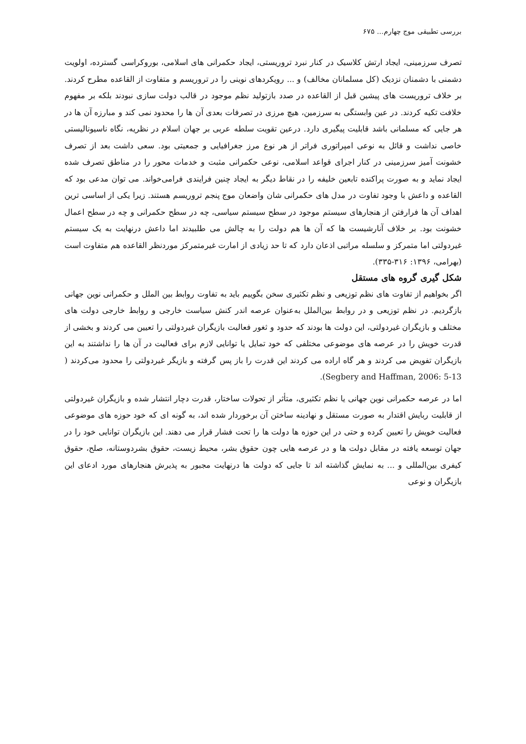بررسی تطبیقی موج چهارم... ۶۷۵
تصرف سرزمینی، ایجاد ارتش کلاسیک در کنار نبرد تروریستی، ایجاد حکمرانی های اسلامی، بوروکراسی گسترده، اولویت دشمنی با دشمنان نزدیک (کل مسلمانان مخالف) و ... رویکردهای نوینی را در تروریسم و متفاوت از القاعده مطرح کردند. بر خلاف تروریست های پیشین قبل از القاعده در صدد بازتولید نظم موجود در قالب دولت سازی نبودند بلکه بر مفهوم خلافت تکیه کردند. در عین وابستگی به سرزمین، هیچ مرزی در تصرفات بعدی آن ها را محدود نمی کند و مبارزه آن ها در هر جایی که مسلمانی باشد قابلیت پیگیری دارد. درعین تقویت سلطه عربی بر جهان اسلام در نظریه، نگاه ناسیونالیستی خاصی نداشت و قائل به نوعی امپراتوری فراتر از هر نوع مرز جغرافیایی و جمعیتی بود. سعی داشت بعد از تصرف خشونت آمیز سرزمینی در کنار اجرای قواعد اسلامی، نوعی حکمرانی مثبت و خدمات محور را در مناطق تصرف شده ایجاد نماید و به صورت پراکنده تابعین خلیفه را در نقاط دیگر به ایجاد چنین فرایندی فرامی‌خواند. می توان مدعی بود که القاعده و داعش با وجود تفاوت در مدل های حکمرانی شان واضعان موج پنجم تروریسم هستند. زیرا یکی از اساسی ترین اهداف آن ها فرارفتن از هنجارهای سیستم موجود در سطح سیستم سیاسی، چه در سطح حکمرانی و چه در سطح اعمال خشونت بود. بر خلاف آنارشیست ها که آن ها هم دولت را به چالش می طلبیدند اما داعش درنهایت به یک سیستم غیردولتی اما متمرکز و سلسله مراتبی اذعان دارد که تا حد زیادی از امارت غیرمتمرکز موردنظر القاعده هم متفاوت است (بهرامی، ۱۳۹۶: ۳۱۶-۳۳۵).
شکل گیری گروه های مستقل
اگر بخواهیم از تفاوت های نظم توزیعی و نظم تکثیری سخن بگوییم باید به تفاوت روابط بین الملل و حکمرانی نوین جهانی بازگردیم. در نظم توزیعی و در روابط بین‌الملل به‌عنوان عرصه اندر کنش سیاست خارجی و روابط خارجی دولت های مختلف و بازیگران غیردولتی، این دولت ها بودند که حدود و ثغور فعالیت بازیگران غیردولتی را تعیین می کردند و بخشی از قدرت خویش را در عرصه های موضوعی مختلفی که خود تمایل یا توانایی لازم برای فعالیت در آن ها را نداشتند به این بازیگران تفویض می کردند و هر گاه اراده می کردند این قدرت را باز پس گرفته و بازیگر غیردولتی را محدود می‌کردند ( Segbery and Haffman, 2006: 5-13).
اما در عرصه حکمرانی نوین جهانی یا نظم تکثیری، متأثر از تحولات ساختار، قدرت دچار انتشار شده و بازیگران غیردولتی از قابلیت ربایش اقتدار به صورت مستقل و نهادینه ساختن آن برخوردار شده اند، به گونه ای که خود حوزه های موضوعی فعالیت خویش را تعیین کرده و حتی در این حوزه ها دولت ها را تحت فشار قرار می دهند. این بازیگران توانایی خود را در جهان توسعه یافته در مقابل دولت ها و در عرصه هایی چون حقوق بشر، محیط زیست، حقوق بشردوستانه، صلح، حقوق کیفری بین‌المللی و ... به نمایش گذاشته اند تا جایی که دولت ها درنهایت مجبور به پذیرش هنجارهای مورد ادعای این بازیگران و نوعی